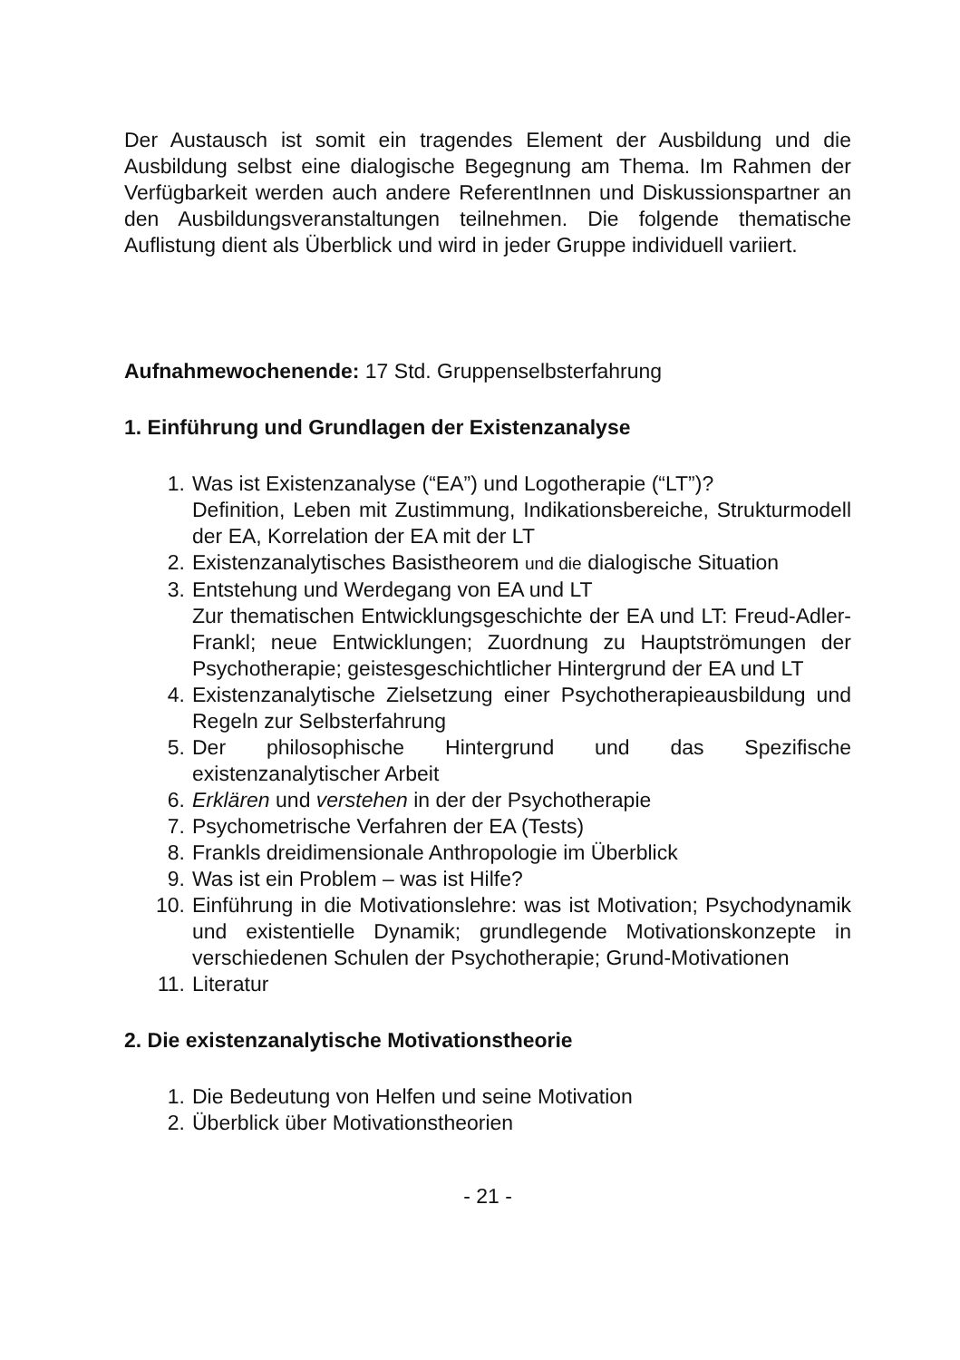Der Austausch ist somit ein tragendes Element der Ausbildung und die Ausbildung selbst eine dialogische Begegnung am Thema. Im Rahmen der Verfügbarkeit werden auch andere ReferentInnen und Diskussionspartner an den Ausbildungsveranstaltungen teilnehmen. Die folgende thematische Auflistung dient als Überblick und wird in jeder Gruppe individuell variiert.
Aufnahmewochenende: 17 Std. Gruppenselbsterfahrung
1. Einführung und Grundlagen der Existenzanalyse
1. Was ist Existenzanalyse (“EA”) und Logotherapie (“LT”)?
Definition, Leben mit Zustimmung, Indikationsbereiche, Strukturmodell der EA, Korrelation der EA mit der LT
2. Existenzanalytisches Basistheorem und die dialogische Situation
3. Entstehung und Werdegang von EA und LT
Zur thematischen Entwicklungsgeschichte der EA und LT: Freud-Adler-Frankl; neue Entwicklungen; Zuordnung zu Hauptströmungen der Psychotherapie; geistesgeschichtlicher Hintergrund der EA und LT
4. Existenzanalytische Zielsetzung einer Psychotherapieausbildung und Regeln zur Selbsterfahrung
5. Der philosophische Hintergrund und das Spezifische existenzanalytischer Arbeit
6. Erklären und verstehen in der der Psychotherapie
7. Psychometrische Verfahren der EA (Tests)
8. Frankls dreidimensionale Anthropologie im Überblick
9. Was ist ein Problem – was ist Hilfe?
10. Einführung in die Motivationslehre: was ist Motivation; Psychodynamik und existentielle Dynamik; grundlegende Motivationskonzepte in verschiedenen Schulen der Psychotherapie; Grund-Motivationen
11. Literatur
2. Die existenzanalytische Motivationstheorie
1. Die Bedeutung von Helfen und seine Motivation
2. Überblick über Motivationstheorien
- 21 -